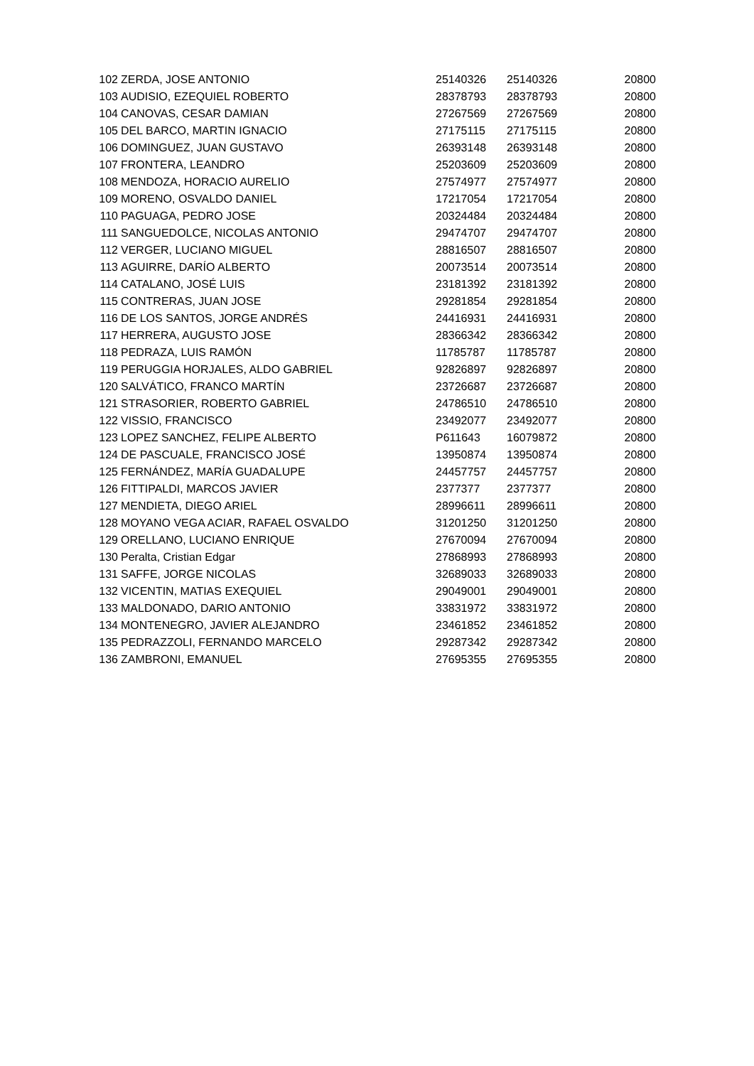| 102 | ZERDA, JOSE ANTONIO | 25140326 | 25140326 | 20800 |
| 103 | AUDISIO, EZEQUIEL ROBERTO | 28378793 | 28378793 | 20800 |
| 104 | CANOVAS, CESAR DAMIAN | 27267569 | 27267569 | 20800 |
| 105 | DEL BARCO, MARTIN IGNACIO | 27175115 | 27175115 | 20800 |
| 106 | DOMINGUEZ, JUAN GUSTAVO | 26393148 | 26393148 | 20800 |
| 107 | FRONTERA, LEANDRO | 25203609 | 25203609 | 20800 |
| 108 | MENDOZA, HORACIO AURELIO | 27574977 | 27574977 | 20800 |
| 109 | MORENO, OSVALDO DANIEL | 17217054 | 17217054 | 20800 |
| 110 | PAGUAGA, PEDRO JOSE | 20324484 | 20324484 | 20800 |
| 111 | SANGUEDOLCE, NICOLAS ANTONIO | 29474707 | 29474707 | 20800 |
| 112 | VERGER, LUCIANO MIGUEL | 28816507 | 28816507 | 20800 |
| 113 | AGUIRRE, DARÍO ALBERTO | 20073514 | 20073514 | 20800 |
| 114 | CATALANO, JOSÉ LUIS | 23181392 | 23181392 | 20800 |
| 115 | CONTRERAS, JUAN JOSE | 29281854 | 29281854 | 20800 |
| 116 | DE LOS SANTOS, JORGE ANDRÉS | 24416931 | 24416931 | 20800 |
| 117 | HERRERA, AUGUSTO JOSE | 28366342 | 28366342 | 20800 |
| 118 | PEDRAZA, LUIS RAMÓN | 11785787 | 11785787 | 20800 |
| 119 | PERUGGIA HORJALES, ALDO GABRIEL | 92826897 | 92826897 | 20800 |
| 120 | SALVÁTICO, FRANCO MARTÍN | 23726687 | 23726687 | 20800 |
| 121 | STRASORIER, ROBERTO GABRIEL | 24786510 | 24786510 | 20800 |
| 122 | VISSIO, FRANCISCO | 23492077 | 23492077 | 20800 |
| 123 | LOPEZ SANCHEZ, FELIPE ALBERTO | P611643 | 16079872 | 20800 |
| 124 | DE PASCUALE, FRANCISCO JOSÉ | 13950874 | 13950874 | 20800 |
| 125 | FERNÁNDEZ, MARÍA GUADALUPE | 24457757 | 24457757 | 20800 |
| 126 | FITTIPALDI, MARCOS JAVIER | 2377377 | 2377377 | 20800 |
| 127 | MENDIETA, DIEGO ARIEL | 28996611 | 28996611 | 20800 |
| 128 | MOYANO VEGA ACIAR, RAFAEL OSVALDO | 31201250 | 31201250 | 20800 |
| 129 | ORELLANO, LUCIANO ENRIQUE | 27670094 | 27670094 | 20800 |
| 130 | Peralta, Cristian Edgar | 27868993 | 27868993 | 20800 |
| 131 | SAFFE, JORGE NICOLAS | 32689033 | 32689033 | 20800 |
| 132 | VICENTIN, MATIAS EXEQUIEL | 29049001 | 29049001 | 20800 |
| 133 | MALDONADO, DARIO ANTONIO | 33831972 | 33831972 | 20800 |
| 134 | MONTENEGRO, JAVIER ALEJANDRO | 23461852 | 23461852 | 20800 |
| 135 | PEDRAZZOLI, FERNANDO MARCELO | 29287342 | 29287342 | 20800 |
| 136 | ZAMBRONI, EMANUEL | 27695355 | 27695355 | 20800 |